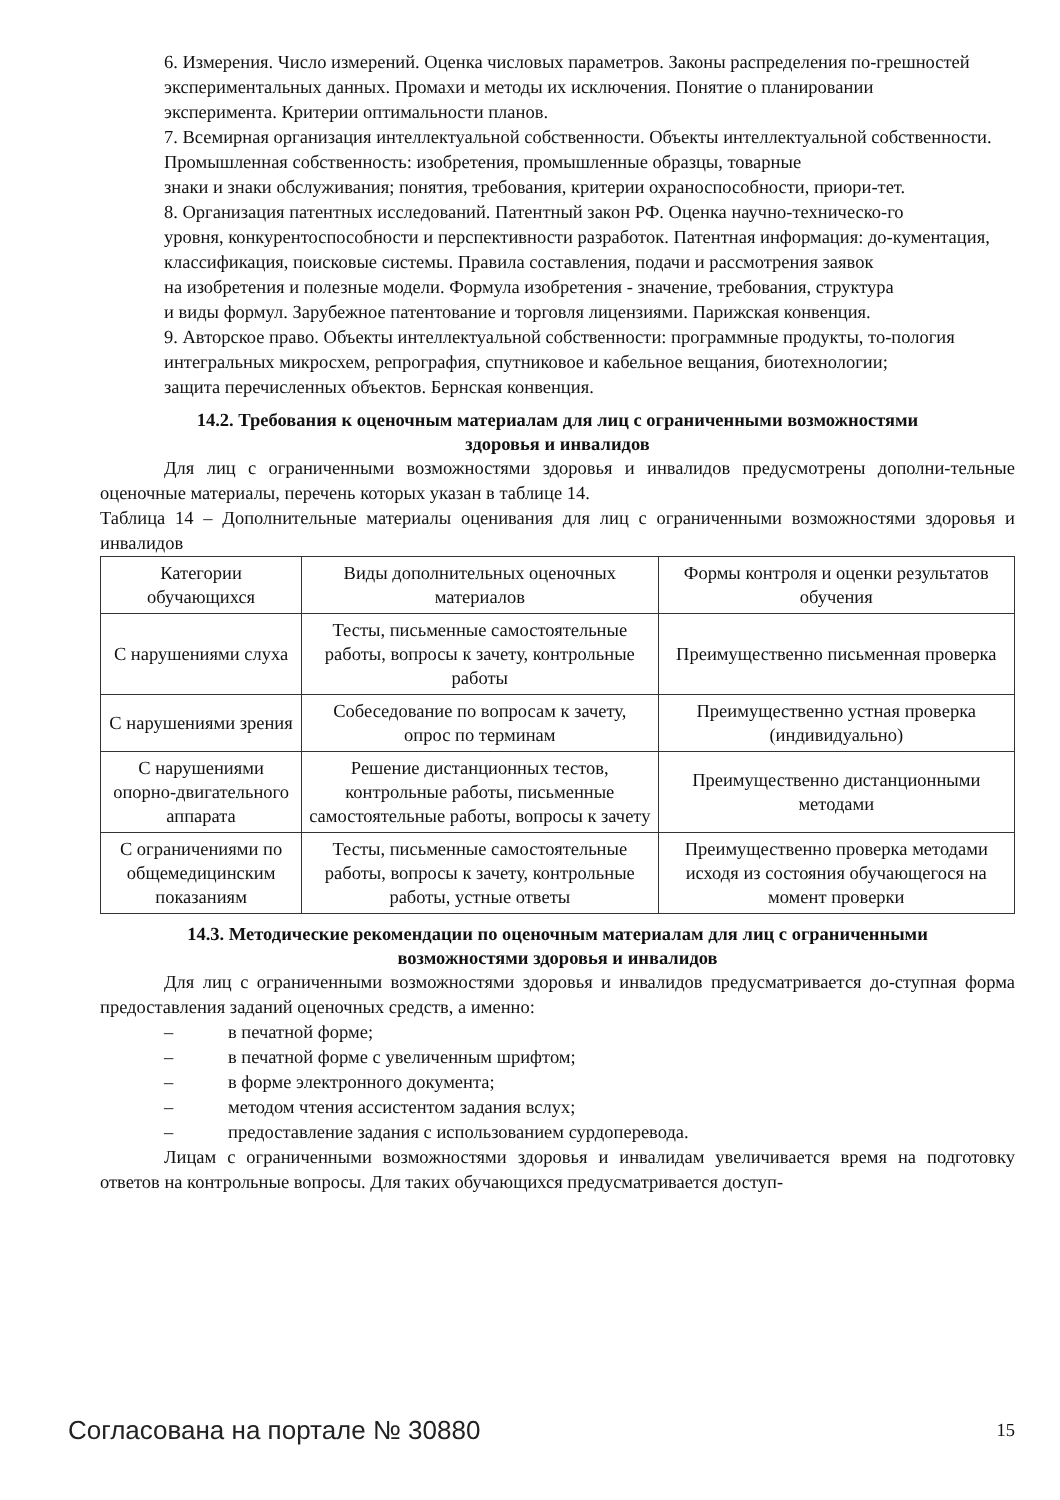6. Измерения. Число измерений. Оценка числовых параметров. Законы распределения по-грешностей
экспериментальных данных. Промахи и методы их исключения. Понятие о планировании
эксперимента. Критерии оптимальности планов.
7. Всемирная организация интеллектуальной собственности. Объекты интеллектуальной собственности.
Промышленная собственность: изобретения, промышленные образцы, товарные
знаки и знаки обслуживания; понятия, требования, критерии охраноспособности, приори-тет.
8. Организация патентных исследований. Патентный закон РФ. Оценка научно-техническо-го
уровня, конкурентоспособности и перспективности разработок. Патентная информация: до-кументация,
классификация, поисковые системы. Правила составления, подачи и рассмотрения заявок
на изобретения и полезные модели. Формула изобретения - значение, требования, структура
и виды формул. Зарубежное патентование и торговля лицензиями. Парижская конвенция.
9. Авторское право. Объекты интеллектуальной собственности: программные продукты, то-пология
интегральных микросхем, репрография, спутниковое и кабельное вещания, биотехнологии;
защита перечисленных объектов. Бернская конвенция.
14.2. Требования к оценочным материалам для лиц с ограниченными возможностями
здоровья и инвалидов
Для лиц с ограниченными возможностями здоровья и инвалидов предусмотрены дополни-тельные оценочные материалы, перечень которых указан в таблице 14.
Таблица 14 – Дополнительные материалы оценивания для лиц с ограниченными возможностями здоровья и инвалидов
| Категории обучающихся | Виды дополнительных оценочных материалов | Формы контроля и оценки результатов обучения |
| С нарушениями слуха | Тесты, письменные самостоятельные работы, вопросы к зачету, контрольные работы | Преимущественно письменная проверка |
| С нарушениями зрения | Собеседование по вопросам к зачету, опрос по терминам | Преимущественно устная проверка (индивидуально) |
| С нарушениями опорно-двигательного аппарата | Решение дистанционных тестов, контрольные работы, письменные самостоятельные работы, вопросы к зачету | Преимущественно дистанционными методами |
| С ограничениями по общемедицинским показаниям | Тесты, письменные самостоятельные работы, вопросы к зачету, контрольные работы, устные ответы | Преимущественно проверка методами исходя из состояния обучающегося на момент проверки |
14.3. Методические рекомендации по оценочным материалам для лиц с ограниченными
возможностями здоровья и инвалидов
Для лиц с ограниченными возможностями здоровья и инвалидов предусматривается до-ступная форма предоставления заданий оценочных средств, а именно:
– в печатной форме;
– в печатной форме с увеличенным шрифтом;
– в форме электронного документа;
– методом чтения ассистентом задания вслух;
– предоставление задания с использованием сурдоперевода.
Лицам с ограниченными возможностями здоровья и инвалидам увеличивается время на подготовку ответов на контрольные вопросы. Для таких обучающихся предусматривается доступ-
Согласована на портале № 30880 15